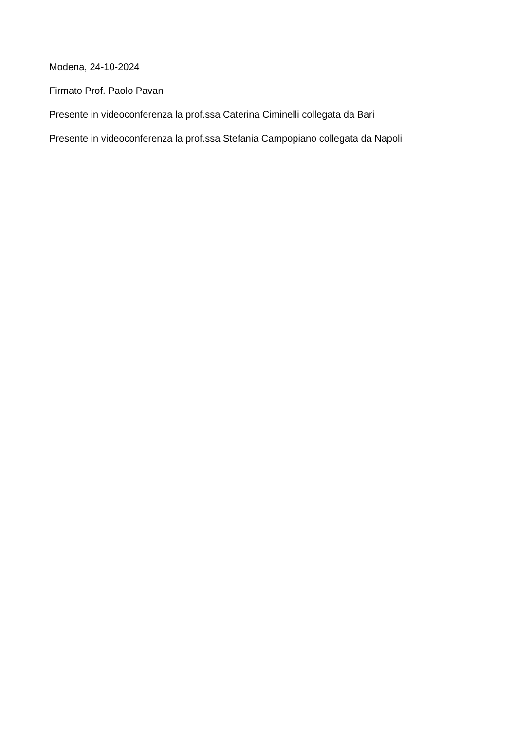Modena, 24-10-2024
Firmato Prof. Paolo Pavan
Presente in videoconferenza la prof.ssa Caterina Ciminelli collegata da Bari
Presente in videoconferenza la prof.ssa Stefania Campopiano collegata da Napoli